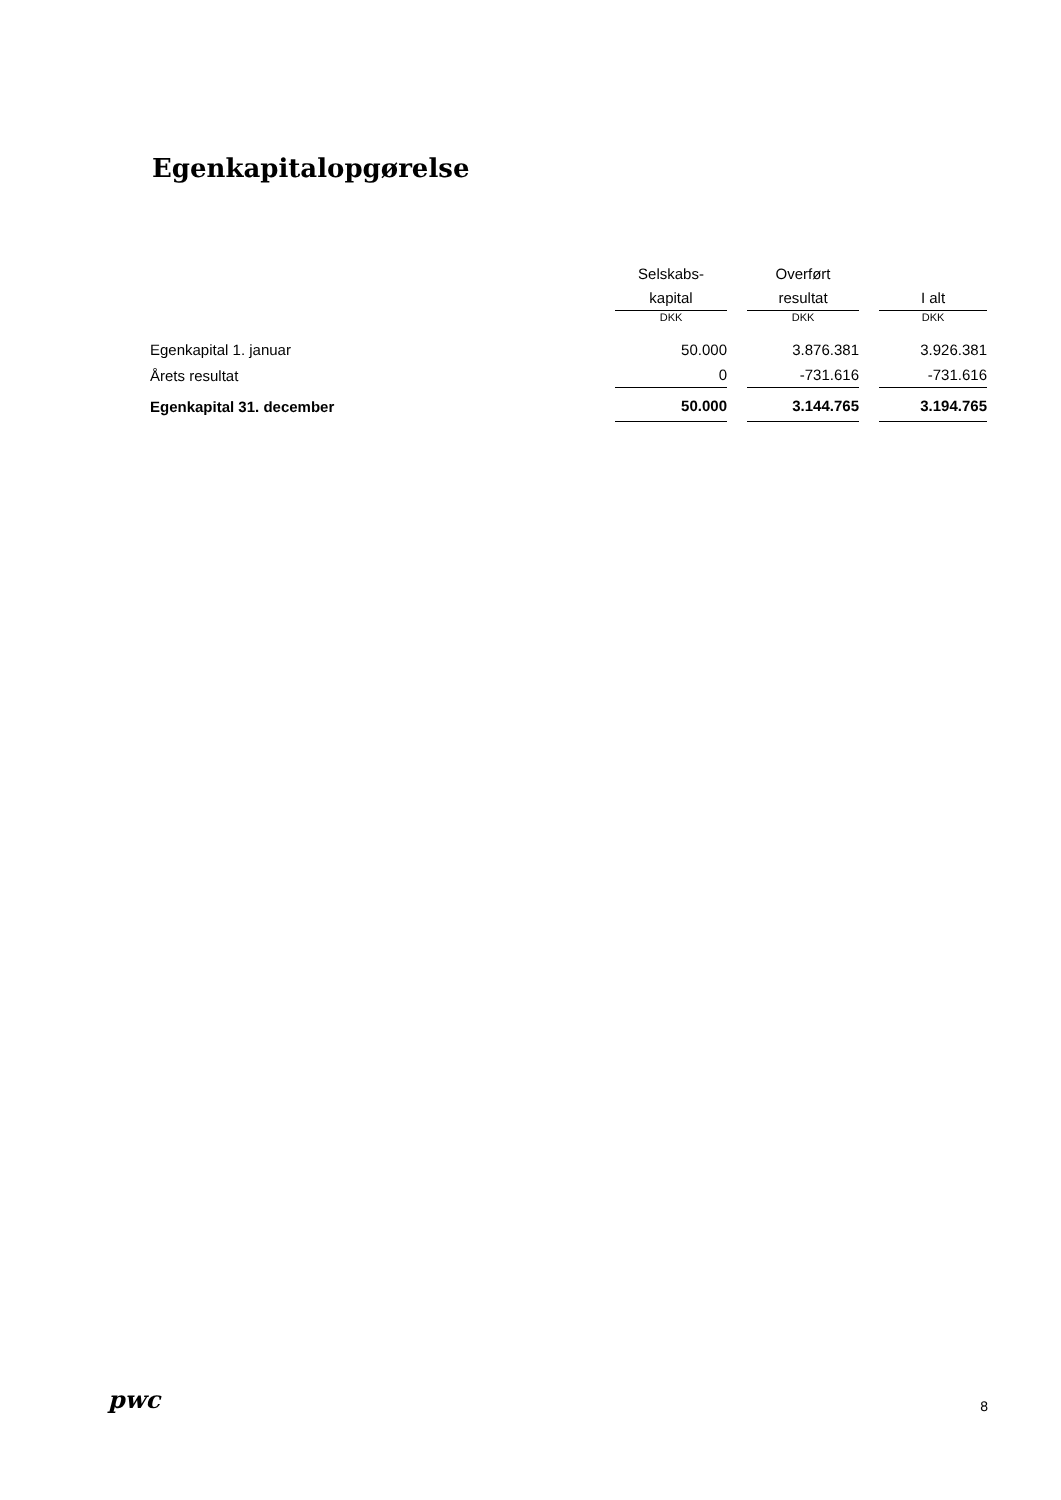Egenkapitalopgørelse
| | Selskabs- kapital | | Overført resultat | | I alt |
| --- | --- | --- | --- | --- | --- |
| | DKK | | DKK | | DKK |
| Egenkapital 1. januar | 50.000 | | 3.876.381 | | 3.926.381 |
| Årets resultat | 0 | | -731.616 | | -731.616 |
| Egenkapital 31. december | 50.000 | | 3.144.765 | | 3.194.765 |
pwc
8